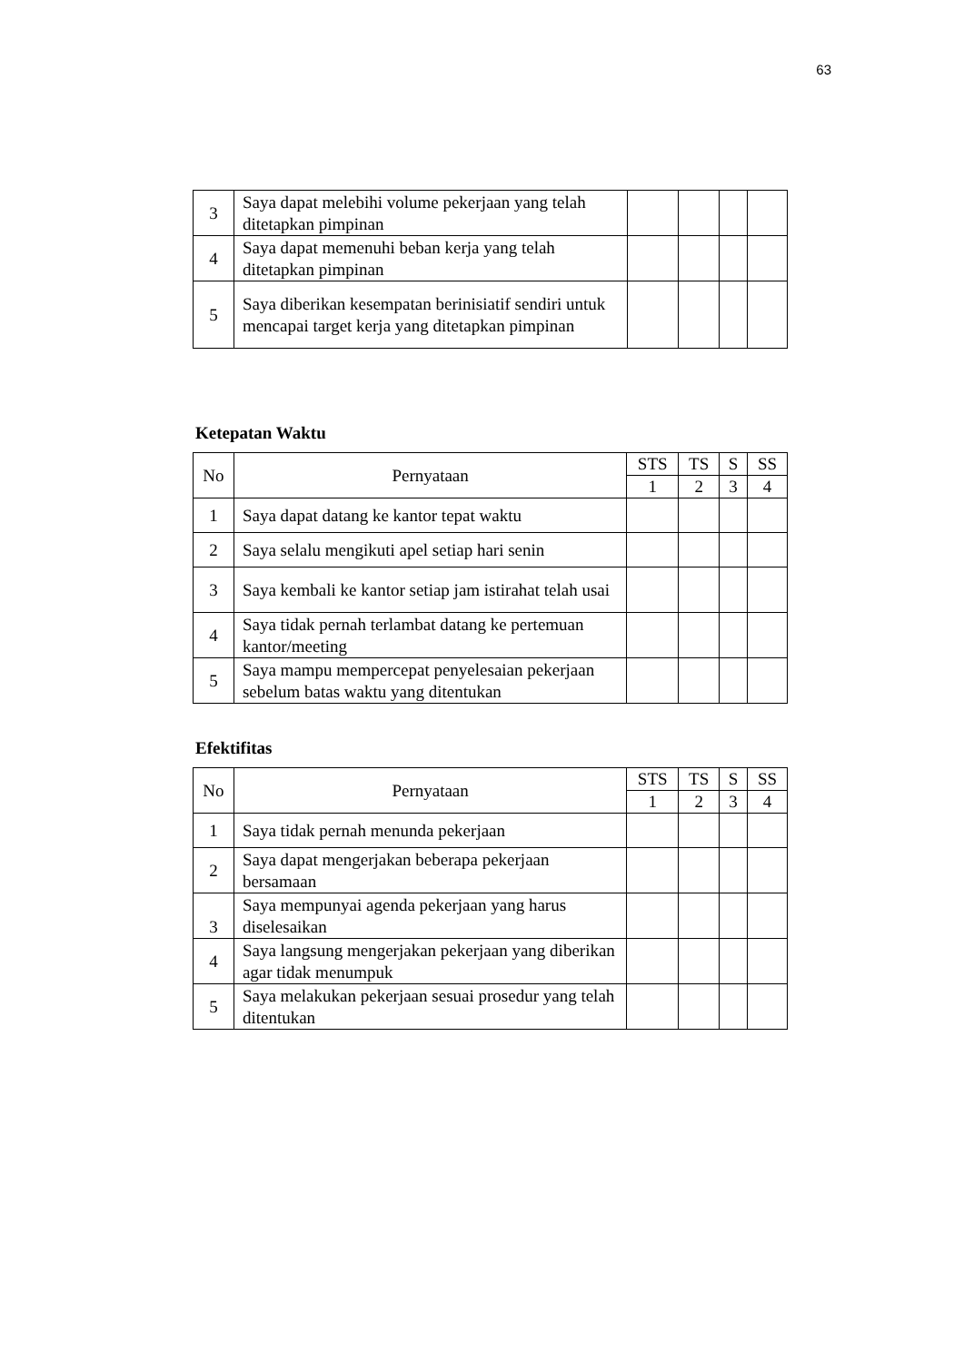63
| 3 | Saya dapat melebihi volume pekerjaan yang telah ditetapkan pimpinan | | | | |
| 4 | Saya dapat memenuhi beban kerja yang telah ditetapkan pimpinan | | | | |
| 5 | Saya diberikan kesempatan berinisiatif sendiri untuk mencapai target kerja yang ditetapkan pimpinan | | | | |
Ketepatan Waktu
| No | Pernyataan | STS | TS | S | SS |
| --- | --- | --- | --- | --- | --- |
| | | 1 | 2 | 3 | 4 |
| 1 | Saya dapat datang ke kantor tepat waktu | | | | |
| 2 | Saya selalu mengikuti apel setiap hari senin | | | | |
| 3 | Saya kembali ke kantor setiap jam istirahat telah usai | | | | |
| 4 | Saya tidak pernah terlambat datang ke pertemuan kantor/meeting | | | | |
| 5 | Saya mampu mempercepat penyelesaian pekerjaan sebelum batas waktu yang ditentukan | | | | |
Efektifitas
| No | Pernyataan | STS | TS | S | SS |
| --- | --- | --- | --- | --- | --- |
| | | 1 | 2 | 3 | 4 |
| 1 | Saya tidak pernah menunda pekerjaan | | | | |
| 2 | Saya dapat mengerjakan beberapa pekerjaan bersamaan | | | | |
| 3 | Saya mempunyai agenda pekerjaan yang harus diselesaikan | | | | |
| 4 | Saya langsung mengerjakan pekerjaan yang diberikan agar tidak menumpuk | | | | |
| 5 | Saya melakukan pekerjaan sesuai prosedur yang telah ditentukan | | | | |